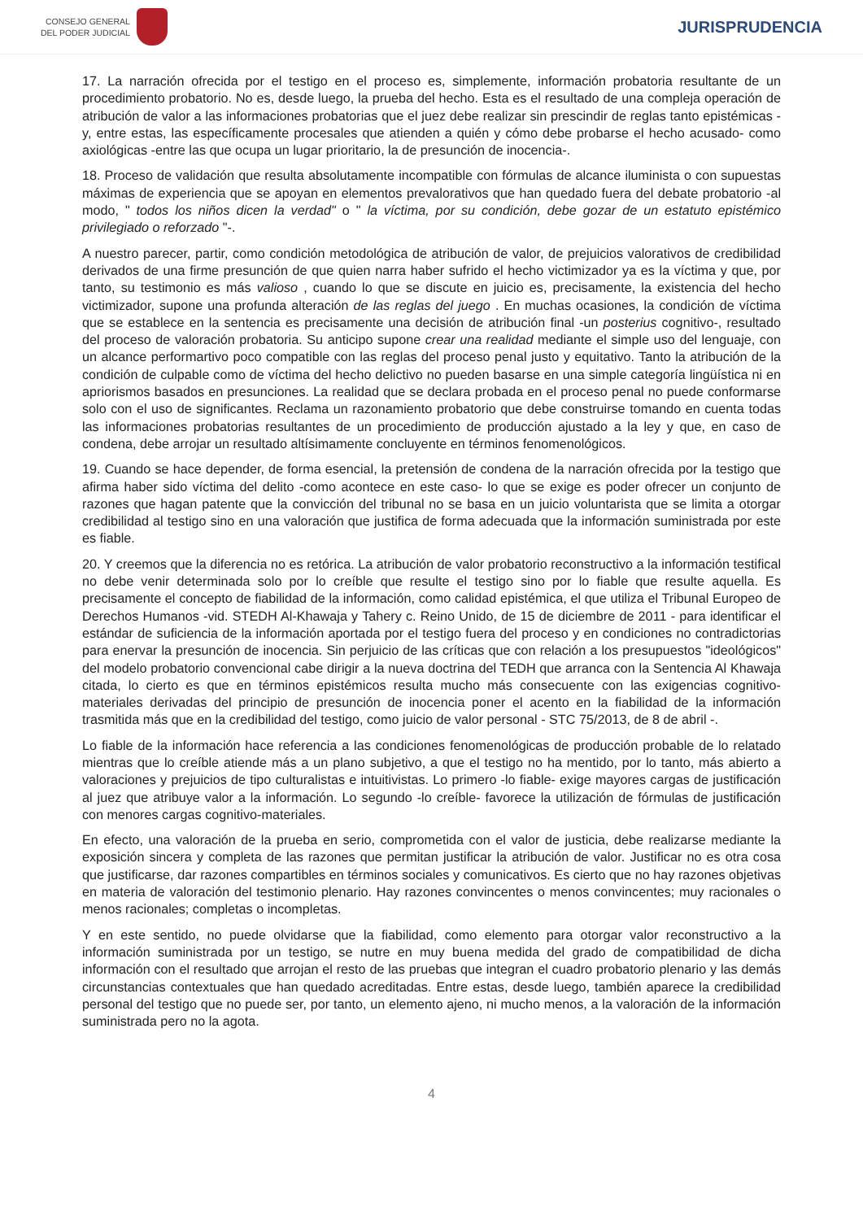CONSEJO GENERAL
DEL PODER JUDICIAL
JURISPRUDENCIA
17. La narración ofrecida por el testigo en el proceso es, simplemente, información probatoria resultante de un procedimiento probatorio. No es, desde luego, la prueba del hecho. Esta es el resultado de una compleja operación de atribución de valor a las informaciones probatorias que el juez debe realizar sin prescindir de reglas tanto epistémicas -y, entre estas, las específicamente procesales que atienden a quién y cómo debe probarse el hecho acusado- como axiológicas -entre las que ocupa un lugar prioritario, la de presunción de inocencia-.
18. Proceso de validación que resulta absolutamente incompatible con fórmulas de alcance iluminista o con supuestas máximas de experiencia que se apoyan en elementos prevalorativos que han quedado fuera del debate probatorio -al modo, " todos los niños dicen la verdad" o " la víctima, por su condición, debe gozar de un estatuto epistémico privilegiado o reforzado "-.
A nuestro parecer, partir, como condición metodológica de atribución de valor, de prejuicios valorativos de credibilidad derivados de una firme presunción de que quien narra haber sufrido el hecho victimizador ya es la víctima y que, por tanto, su testimonio es más valioso , cuando lo que se discute en juicio es, precisamente, la existencia del hecho victimizador, supone una profunda alteración de las reglas del juego . En muchas ocasiones, la condición de víctima que se establece en la sentencia es precisamente una decisión de atribución final -un posterius cognitivo-, resultado del proceso de valoración probatoria. Su anticipo supone crear una realidad mediante el simple uso del lenguaje, con un alcance performartivo poco compatible con las reglas del proceso penal justo y equitativo. Tanto la atribución de la condición de culpable como de víctima del hecho delictivo no pueden basarse en una simple categoría lingüística ni en apriorismos basados en presunciones. La realidad que se declara probada en el proceso penal no puede conformarse solo con el uso de significantes. Reclama un razonamiento probatorio que debe construirse tomando en cuenta todas las informaciones probatorias resultantes de un procedimiento de producción ajustado a la ley y que, en caso de condena, debe arrojar un resultado altísimamente concluyente en términos fenomenológicos.
19. Cuando se hace depender, de forma esencial, la pretensión de condena de la narración ofrecida por la testigo que afirma haber sido víctima del delito -como acontece en este caso- lo que se exige es poder ofrecer un conjunto de razones que hagan patente que la convicción del tribunal no se basa en un juicio voluntarista que se limita a otorgar credibilidad al testigo sino en una valoración que justifica de forma adecuada que la información suministrada por este es fiable.
20. Y creemos que la diferencia no es retórica. La atribución de valor probatorio reconstructivo a la información testifical no debe venir determinada solo por lo creíble que resulte el testigo sino por lo fiable que resulte aquella. Es precisamente el concepto de fiabilidad de la información, como calidad epistémica, el que utiliza el Tribunal Europeo de Derechos Humanos -vid. STEDH Al-Khawaja y Tahery c. Reino Unido, de 15 de diciembre de 2011 - para identificar el estándar de suficiencia de la información aportada por el testigo fuera del proceso y en condiciones no contradictorias para enervar la presunción de inocencia. Sin perjuicio de las críticas que con relación a los presupuestos "ideológicos" del modelo probatorio convencional cabe dirigir a la nueva doctrina del TEDH que arranca con la Sentencia Al Khawaja citada, lo cierto es que en términos epistémicos resulta mucho más consecuente con las exigencias cognitivo-materiales derivadas del principio de presunción de inocencia poner el acento en la fiabilidad de la información trasmitida más que en la credibilidad del testigo, como juicio de valor personal - STC 75/2013, de 8 de abril -.
Lo fiable de la información hace referencia a las condiciones fenomenológicas de producción probable de lo relatado mientras que lo creíble atiende más a un plano subjetivo, a que el testigo no ha mentido, por lo tanto, más abierto a valoraciones y prejuicios de tipo culturalistas e intuitivistas. Lo primero -lo fiable- exige mayores cargas de justificación al juez que atribuye valor a la información. Lo segundo -lo creíble- favorece la utilización de fórmulas de justificación con menores cargas cognitivo-materiales.
En efecto, una valoración de la prueba en serio, comprometida con el valor de justicia, debe realizarse mediante la exposición sincera y completa de las razones que permitan justificar la atribución de valor. Justificar no es otra cosa que justificarse, dar razones compartibles en términos sociales y comunicativos. Es cierto que no hay razones objetivas en materia de valoración del testimonio plenario. Hay razones convincentes o menos convincentes; muy racionales o menos racionales; completas o incompletas.
Y en este sentido, no puede olvidarse que la fiabilidad, como elemento para otorgar valor reconstructivo a la información suministrada por un testigo, se nutre en muy buena medida del grado de compatibilidad de dicha información con el resultado que arrojan el resto de las pruebas que integran el cuadro probatorio plenario y las demás circunstancias contextuales que han quedado acreditadas. Entre estas, desde luego, también aparece la credibilidad personal del testigo que no puede ser, por tanto, un elemento ajeno, ni mucho menos, a la valoración de la información suministrada pero no la agota.
4